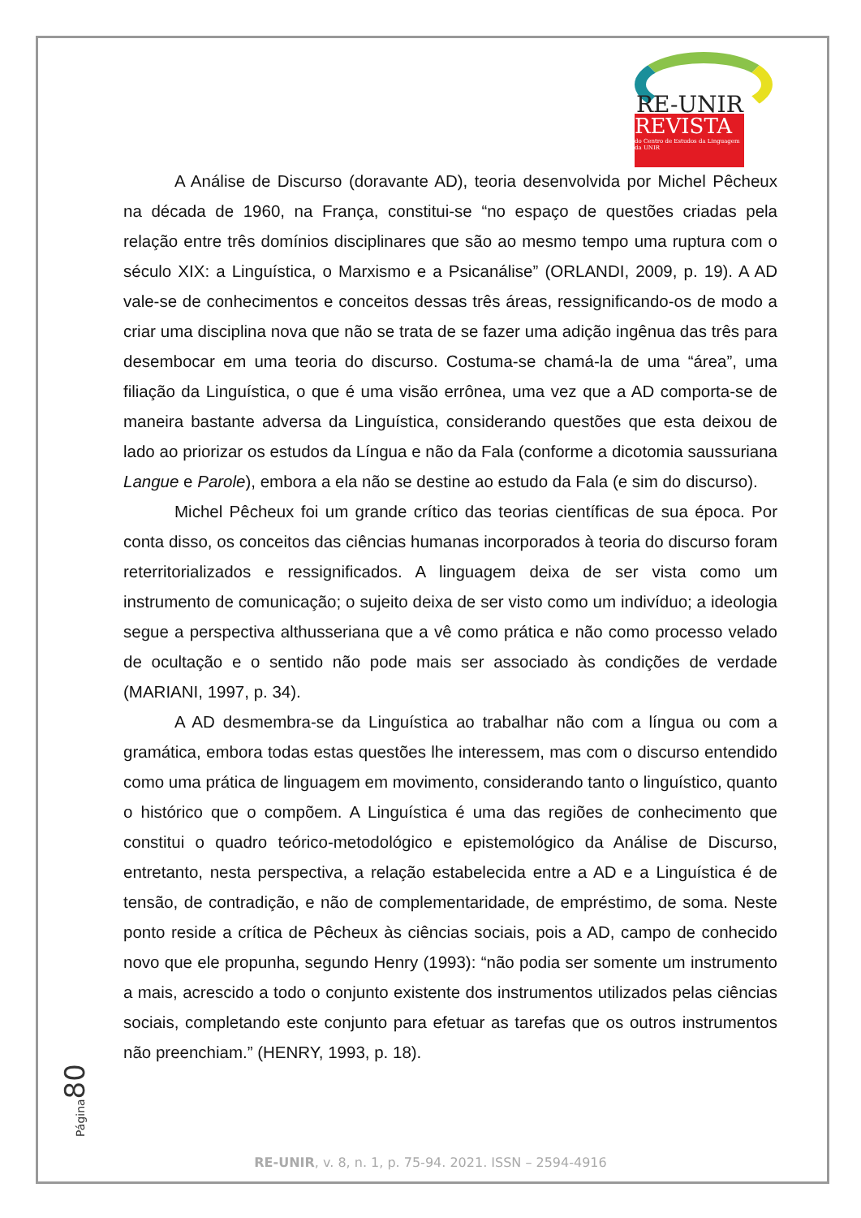RE-UNIR
REVISTA
do Centro de Estudos da Linguagem da UNIR
A Análise de Discurso (doravante AD), teoria desenvolvida por Michel Pêcheux na década de 1960, na França, constitui-se “no espaço de questões criadas pela relação entre três domínios disciplinares que são ao mesmo tempo uma ruptura com o século XIX: a Linguística, o Marxismo e a Psicanálise” (ORLANDI, 2009, p. 19). A AD vale-se de conhecimentos e conceitos dessas três áreas, ressignificando-os de modo a criar uma disciplina nova que não se trata de se fazer uma adição ingênua das três para desembocar em uma teoria do discurso. Costuma-se chamá-la de uma “área”, uma filiação da Linguística, o que é uma visão errônea, uma vez que a AD comporta-se de maneira bastante adversa da Linguística, considerando questões que esta deixou de lado ao priorizar os estudos da Língua e não da Fala (conforme a dicotomia saussuriana Langue e Parole), embora a ela não se destine ao estudo da Fala (e sim do discurso).
Michel Pêcheux foi um grande crítico das teorias científicas de sua época. Por conta disso, os conceitos das ciências humanas incorporados à teoria do discurso foram reterritorializados e ressignificados. A linguagem deixa de ser vista como um instrumento de comunicação; o sujeito deixa de ser visto como um indivíduo; a ideologia segue a perspectiva althusseriana que a vê como prática e não como processo velado de ocultação e o sentido não pode mais ser associado às condições de verdade (MARIANI, 1997, p. 34).
A AD desmembra-se da Linguística ao trabalhar não com a língua ou com a gramática, embora todas estas questões lhe interessem, mas com o discurso entendido como uma prática de linguagem em movimento, considerando tanto o linguístico, quanto o histórico que o compõem. A Linguística é uma das regiões de conhecimento que constitui o quadro teórico-metodológico e epistemológico da Análise de Discurso, entretanto, nesta perspectiva, a relação estabelecida entre a AD e a Linguística é de tensão, de contradição, e não de complementaridade, de empréstimo, de soma. Neste ponto reside a crítica de Pêcheux às ciências sociais, pois a AD, campo de conhecido novo que ele propunha, segundo Henry (1993): “não podia ser somente um instrumento a mais, acrescido a todo o conjunto existente dos instrumentos utilizados pelas ciências sociais, completando este conjunto para efetuar as tarefas que os outros instrumentos não preenchiam.” (HENRY, 1993, p. 18).
Página 80
RE-UNIR, v. 8, n. 1, p. 75-94. 2021. ISSN – 2594-4916